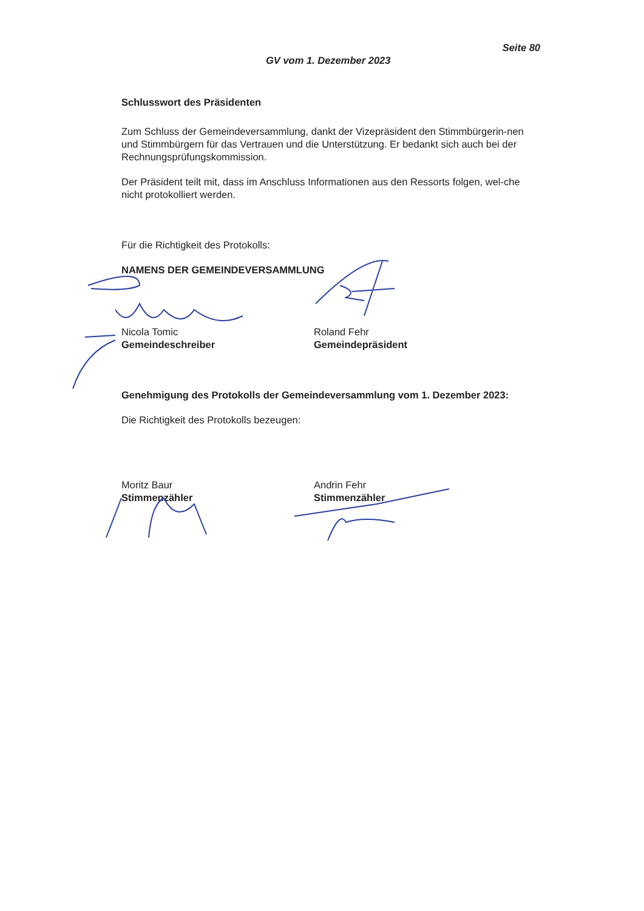Seite 80
GV vom 1. Dezember 2023
Schlusswort des Präsidenten
Zum Schluss der Gemeindeversammlung, dankt der Vizepräsident den Stimmbürgerin-nen und Stimmbürgern für das Vertrauen und die Unterstützung. Er bedankt sich auch bei der Rechnungsprüfungskommission.
Der Präsident teilt mit, dass im Anschluss Informationen aus den Ressorts folgen, wel-che nicht protokolliert werden.
Für die Richtigkeit des Protokolls:
NAMENS DER GEMEINDEVERSAMMLUNG
Nicola Tomic
Gemeindeschreiber
Roland Fehr
Gemeindepräsident
Genehmigung des Protokolls der Gemeindeversammlung vom 1. Dezember 2023:
Die Richtigkeit des Protokolls bezeugen:
Moritz Baur
Stimmenzähler
Andrin Fehr
Stimmenzähler